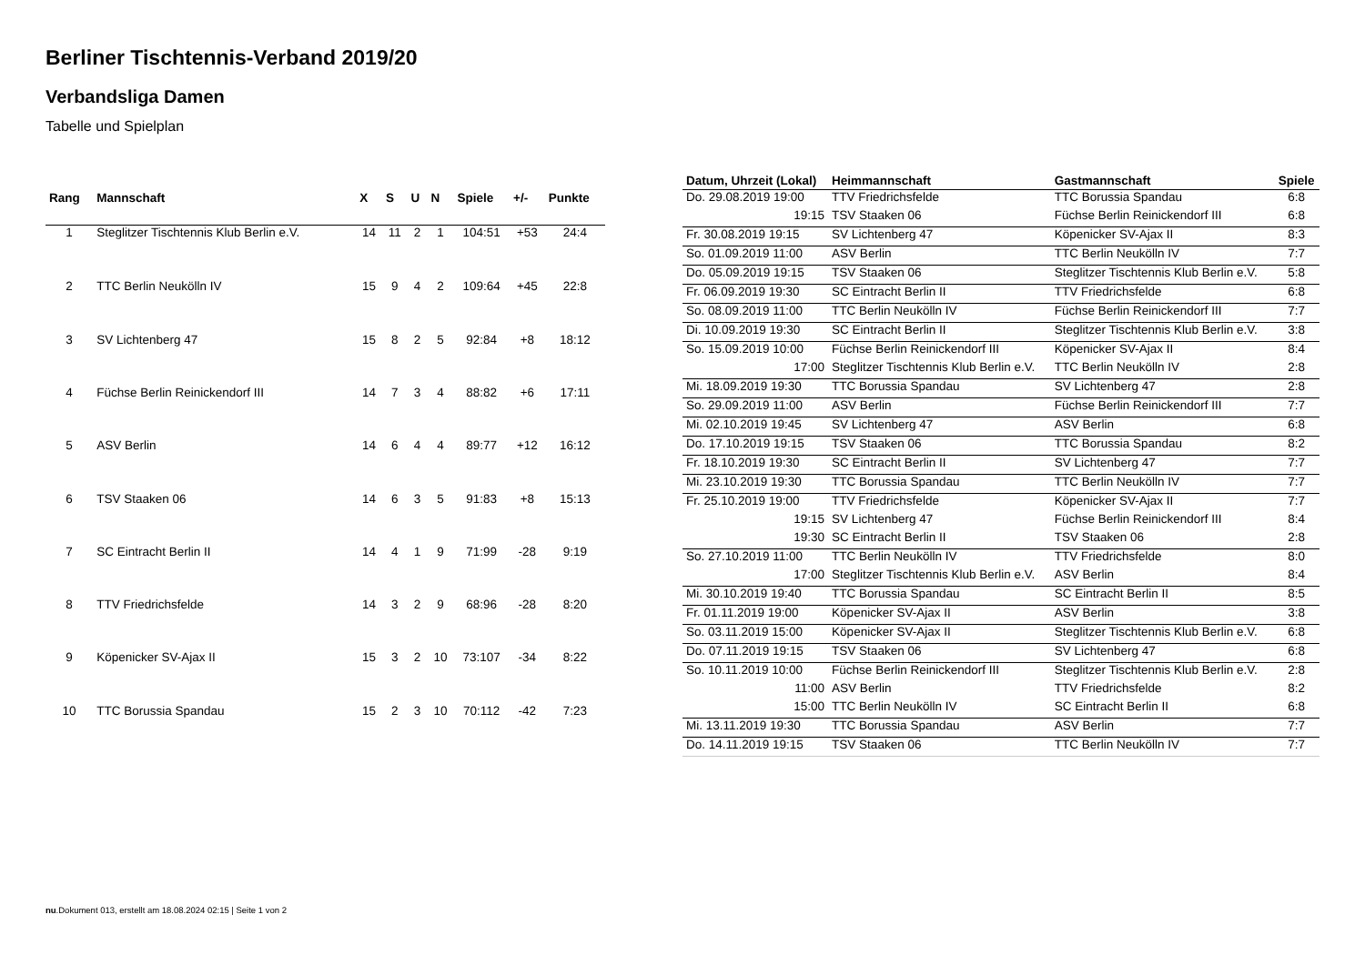Berliner Tischtennis-Verband 2019/20
Verbandsliga Damen
Tabelle und Spielplan
| Rang | Mannschaft | X | S | U | N | Spiele | +/- | Punkte |
| --- | --- | --- | --- | --- | --- | --- | --- | --- |
| 1 | Steglitzer Tischtennis Klub Berlin e.V. | 14 | 11 | 2 | 1 | 104:51 | +53 | 24:4 |
| 2 | TTC Berlin Neukölln IV | 15 | 9 | 4 | 2 | 109:64 | +45 | 22:8 |
| 3 | SV Lichtenberg 47 | 15 | 8 | 2 | 5 | 92:84 | +8 | 18:12 |
| 4 | Füchse Berlin Reinickendorf III | 14 | 7 | 3 | 4 | 88:82 | +6 | 17:11 |
| 5 | ASV Berlin | 14 | 6 | 4 | 4 | 89:77 | +12 | 16:12 |
| 6 | TSV Staaken 06 | 14 | 6 | 3 | 5 | 91:83 | +8 | 15:13 |
| 7 | SC Eintracht Berlin II | 14 | 4 | 1 | 9 | 71:99 | -28 | 9:19 |
| 8 | TTV Friedrichsfelde | 14 | 3 | 2 | 9 | 68:96 | -28 | 8:20 |
| 9 | Köpenicker SV-Ajax II | 15 | 3 | 2 | 10 | 73:107 | -34 | 8:22 |
| 10 | TTC Borussia Spandau | 15 | 2 | 3 | 10 | 70:112 | -42 | 7:23 |
| Datum, Uhrzeit (Lokal) | Heimmannschaft | Gastmannschaft | Spiele |
| --- | --- | --- | --- |
| Do. 29.08.2019 19:00 | TTV Friedrichsfelde | TTC Borussia Spandau | 6:8 |
| 19:15 | TSV Staaken 06 | Füchse Berlin Reinickendorf III | 6:8 |
| Fr. 30.08.2019 19:15 | SV Lichtenberg 47 | Köpenicker SV-Ajax II | 8:3 |
| So. 01.09.2019 11:00 | ASV Berlin | TTC Berlin Neukölln IV | 7:7 |
| Do. 05.09.2019 19:15 | TSV Staaken 06 | Steglitzer Tischtennis Klub Berlin e.V. | 5:8 |
| Fr. 06.09.2019 19:30 | SC Eintracht Berlin II | TTV Friedrichsfelde | 6:8 |
| So. 08.09.2019 11:00 | TTC Berlin Neukölln IV | Füchse Berlin Reinickendorf III | 7:7 |
| Di. 10.09.2019 19:30 | SC Eintracht Berlin II | Steglitzer Tischtennis Klub Berlin e.V. | 3:8 |
| So. 15.09.2019 10:00 | Füchse Berlin Reinickendorf III | Köpenicker SV-Ajax II | 8:4 |
| 17:00 | Steglitzer Tischtennis Klub Berlin e.V. | TTC Berlin Neukölln IV | 2:8 |
| Mi. 18.09.2019 19:30 | TTC Borussia Spandau | SV Lichtenberg 47 | 2:8 |
| So. 29.09.2019 11:00 | ASV Berlin | Füchse Berlin Reinickendorf III | 7:7 |
| Mi. 02.10.2019 19:45 | SV Lichtenberg 47 | ASV Berlin | 6:8 |
| Do. 17.10.2019 19:15 | TSV Staaken 06 | TTC Borussia Spandau | 8:2 |
| Fr. 18.10.2019 19:30 | SC Eintracht Berlin II | SV Lichtenberg 47 | 7:7 |
| Mi. 23.10.2019 19:30 | TTC Borussia Spandau | TTC Berlin Neukölln IV | 7:7 |
| Fr. 25.10.2019 19:00 | TTV Friedrichsfelde | Köpenicker SV-Ajax II | 7:7 |
| 19:15 | SV Lichtenberg 47 | Füchse Berlin Reinickendorf III | 8:4 |
| 19:30 | SC Eintracht Berlin II | TSV Staaken 06 | 2:8 |
| So. 27.10.2019 11:00 | TTC Berlin Neukölln IV | TTV Friedrichsfelde | 8:0 |
| 17:00 | Steglitzer Tischtennis Klub Berlin e.V. | ASV Berlin | 8:4 |
| Mi. 30.10.2019 19:40 | TTC Borussia Spandau | SC Eintracht Berlin II | 8:5 |
| Fr. 01.11.2019 19:00 | Köpenicker SV-Ajax II | ASV Berlin | 3:8 |
| So. 03.11.2019 15:00 | Köpenicker SV-Ajax II | Steglitzer Tischtennis Klub Berlin e.V. | 6:8 |
| Do. 07.11.2019 19:15 | TSV Staaken 06 | SV Lichtenberg 47 | 6:8 |
| So. 10.11.2019 10:00 | Füchse Berlin Reinickendorf III | Steglitzer Tischtennis Klub Berlin e.V. | 2:8 |
| 11:00 | ASV Berlin | TTV Friedrichsfelde | 8:2 |
| 15:00 | TTC Berlin Neukölln IV | SC Eintracht Berlin II | 6:8 |
| Mi. 13.11.2019 19:30 | TTC Borussia Spandau | ASV Berlin | 7:7 |
| Do. 14.11.2019 19:15 | TSV Staaken 06 | TTC Berlin Neukölln IV | 7:7 |
nu.Dokument 013, erstellt am 18.08.2024 02:15 | Seite 1 von 2